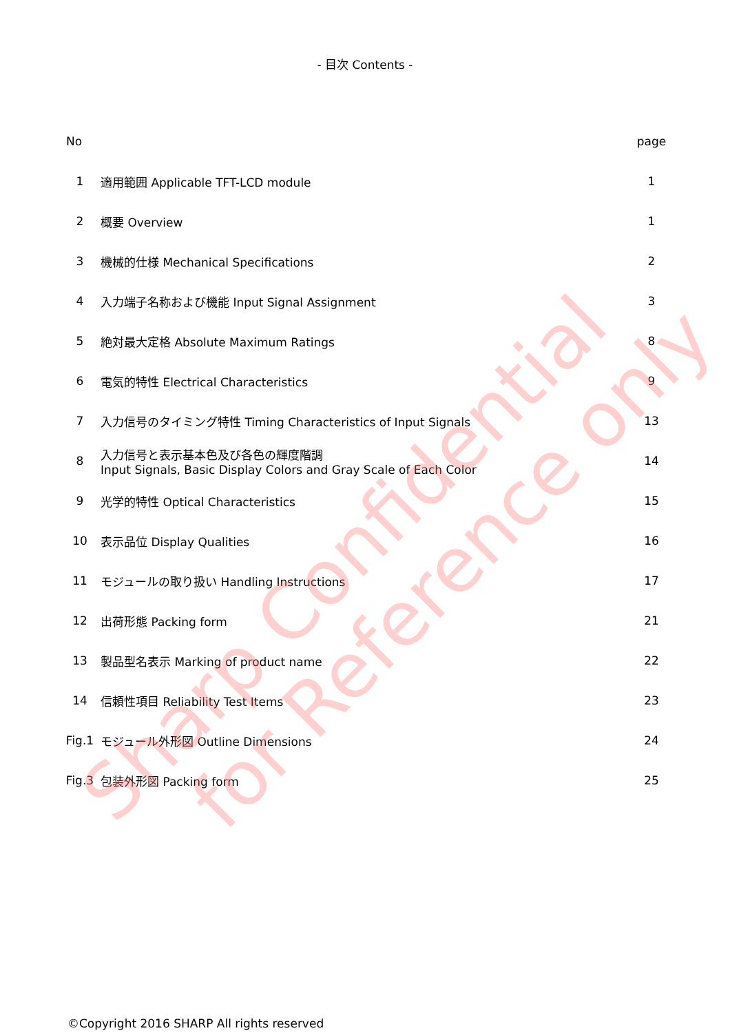- 目次 Contents -
| No | | page |
| --- | --- | --- |
| 1 | 適用範囲 Applicable TFT-LCD module | 1 |
| 2 | 概要 Overview | 1 |
| 3 | 機械的仕様 Mechanical Specifications | 2 |
| 4 | 入力端子名称および機能 Input Signal Assignment | 3 |
| 5 | 絶対最大定格 Absolute Maximum Ratings | 8 |
| 6 | 電気的特性 Electrical Characteristics | 9 |
| 7 | 入力信号のタイミング特性 Timing Characteristics of Input Signals | 13 |
| 8 | 入力信号と表示基本色及び各色の輝度階調 Input Signals, Basic Display Colors and Gray Scale of Each Color | 14 |
| 9 | 光学的特性 Optical Characteristics | 15 |
| 10 | 表示品位 Display Qualities | 16 |
| 11 | モジュールの取り扱い Handling Instructions | 17 |
| 12 | 出荷形態 Packing form | 21 |
| 13 | 製品型名表示 Marking of product name | 22 |
| 14 | 信頼性項目 Reliability Test Items | 23 |
| Fig.1 | モジュール外形図 Outline Dimensions | 24 |
| Fig.3 | 包装外形図 Packing form | 25 |
Sharp Confidential
for Reference only
©Copyright 2016 SHARP All rights reserved